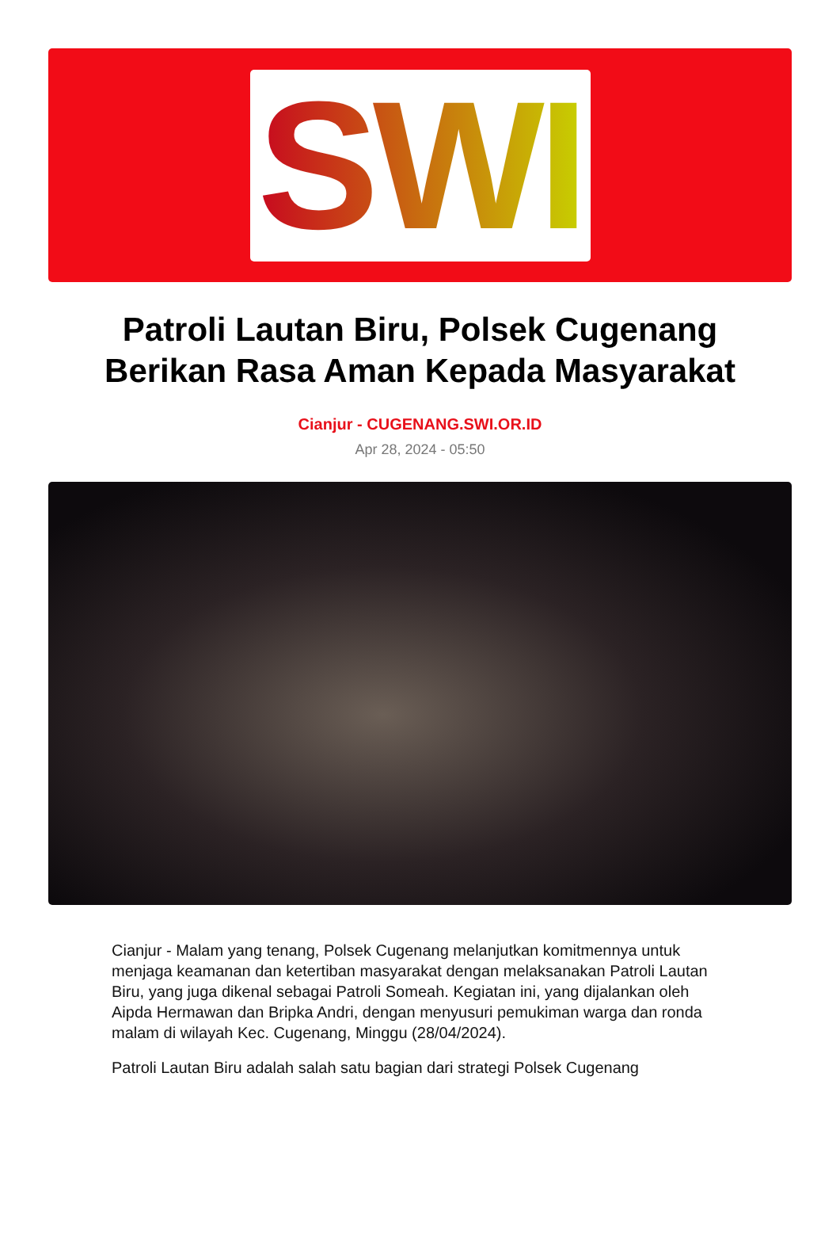SWI
Patroli Lautan Biru, Polsek Cugenang Berikan Rasa Aman Kepada Masyarakat
Cianjur - CUGENANG.SWI.OR.ID
Apr 28, 2024 - 05:50
Cianjur - Malam yang tenang, Polsek Cugenang melanjutkan komitmennya untuk menjaga keamanan dan ketertiban masyarakat dengan melaksanakan Patroli Lautan Biru, yang juga dikenal sebagai Patroli Someah. Kegiatan ini, yang dijalankan oleh Aipda Hermawan dan Bripka Andri, dengan menyusuri pemukiman warga dan ronda malam di wilayah Kec. Cugenang, Minggu (28/04/2024).
Patroli Lautan Biru adalah salah satu bagian dari strategi Polsek Cugenang